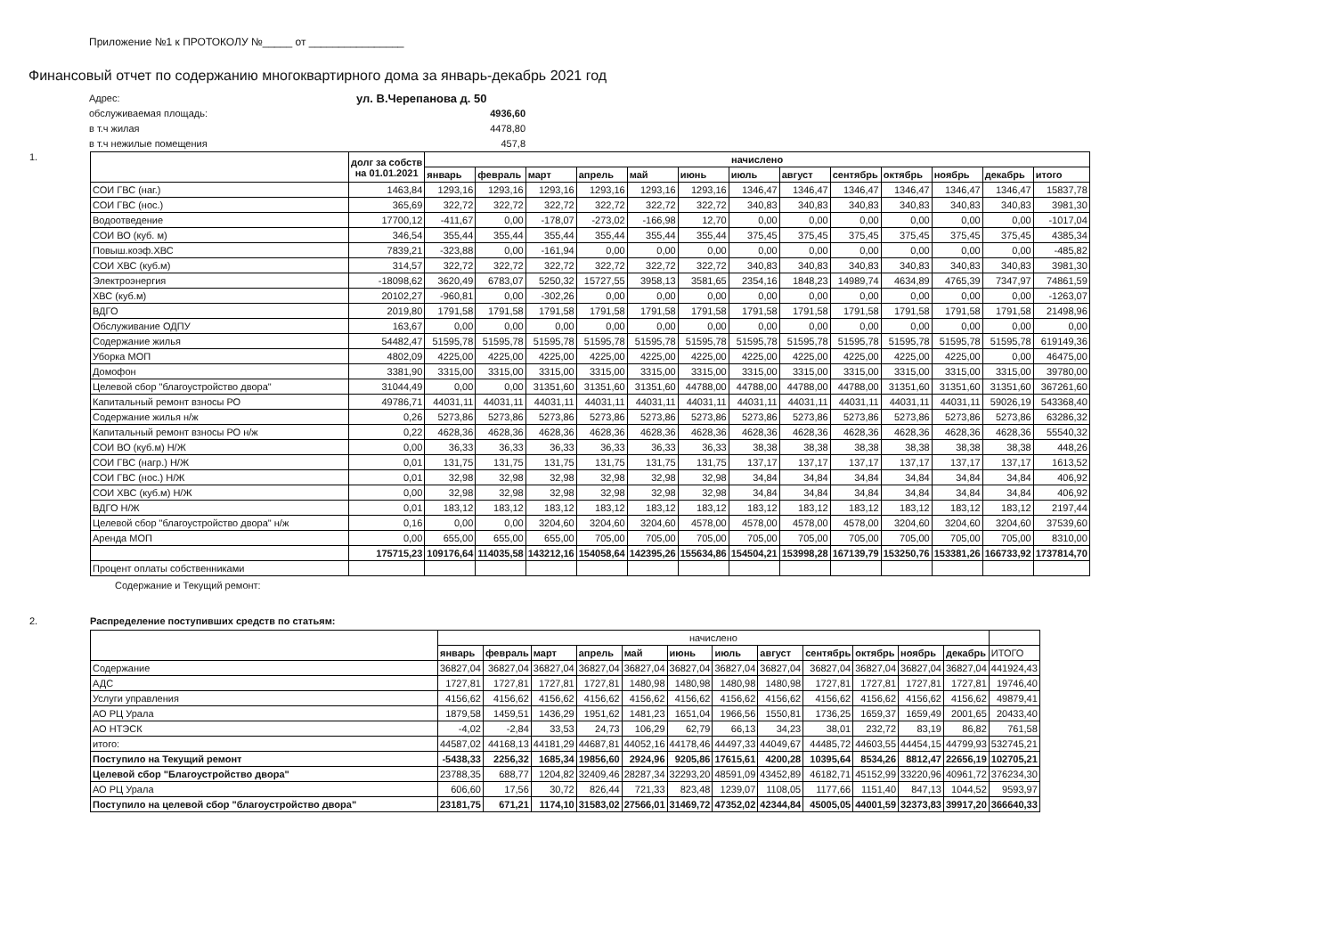Приложение №1 к ПРОТОКОЛУ №_____ от ________________
Финансовый отчет по содержанию многоквартирного дома за январь-декабрь 2021 год
Адрес:
ул. В.Черепанова д. 50
обслуживаемая площадь:
4936,60
в т.ч жилая
4478,80
в т.ч нежилые помещения
457,8
1.
| | долг за собств на 01.01.2021 | начислено | | | | | | | | | | | | |
| --- | --- | --- | --- | --- | --- | --- | --- | --- | --- | --- | --- | --- | --- | --- |
| | | январь | февраль | март | апрель | май | июнь | июль | август | сентябрь | октябрь | ноябрь | декабрь | итого |
| СОИ ГВС (наг.) | 1463,84 | 1293,16 | 1293,16 | 1293,16 | 1293,16 | 1293,16 | 1293,16 | 1346,47 | 1346,47 | 1346,47 | 1346,47 | 1346,47 | 1346,47 | 15837,78 |
| СОИ ГВС (нос.) | 365,69 | 322,72 | 322,72 | 322,72 | 322,72 | 322,72 | 322,72 | 340,83 | 340,83 | 340,83 | 340,83 | 340,83 | 340,83 | 3981,30 |
| Водоотведение | 17700,12 | -411,67 | 0,00 | -178,07 | -273,02 | -166,98 | 12,70 | 0,00 | 0,00 | 0,00 | 0,00 | 0,00 | 0,00 | -1017,04 |
| СОИ ВО (куб. м) | 346,54 | 355,44 | 355,44 | 355,44 | 355,44 | 355,44 | 355,44 | 375,45 | 375,45 | 375,45 | 375,45 | 375,45 | 375,45 | 4385,34 |
| Повыш.коэф.ХВС | 7839,21 | -323,88 | 0,00 | -161,94 | 0,00 | 0,00 | 0,00 | 0,00 | 0,00 | 0,00 | 0,00 | 0,00 | 0,00 | -485,82 |
| СОИ ХВС (куб.м) | 314,57 | 322,72 | 322,72 | 322,72 | 322,72 | 322,72 | 322,72 | 340,83 | 340,83 | 340,83 | 340,83 | 340,83 | 340,83 | 3981,30 |
| Электроэнергия | -18098,62 | 3620,49 | 6783,07 | 5250,32 | 15727,55 | 3958,13 | 3581,65 | 2354,16 | 1848,23 | 14989,74 | 4634,89 | 4765,39 | 7347,97 | 74861,59 |
| ХВС (куб.м) | 20102,27 | -960,81 | 0,00 | -302,26 | 0,00 | 0,00 | 0,00 | 0,00 | 0,00 | 0,00 | 0,00 | 0,00 | 0,00 | -1263,07 |
| ВДГО | 2019,80 | 1791,58 | 1791,58 | 1791,58 | 1791,58 | 1791,58 | 1791,58 | 1791,58 | 1791,58 | 1791,58 | 1791,58 | 1791,58 | 1791,58 | 21498,96 |
| Обслуживание ОДПУ | 163,67 | 0,00 | 0,00 | 0,00 | 0,00 | 0,00 | 0,00 | 0,00 | 0,00 | 0,00 | 0,00 | 0,00 | 0,00 | 0,00 |
| Содержание жилья | 54482,47 | 51595,78 | 51595,78 | 51595,78 | 51595,78 | 51595,78 | 51595,78 | 51595,78 | 51595,78 | 51595,78 | 51595,78 | 51595,78 | 51595,78 | 619149,36 |
| Уборка МОП | 4802,09 | 4225,00 | 4225,00 | 4225,00 | 4225,00 | 4225,00 | 4225,00 | 4225,00 | 4225,00 | 4225,00 | 4225,00 | 4225,00 | 0,00 | 46475,00 |
| Домофон | 3381,90 | 3315,00 | 3315,00 | 3315,00 | 3315,00 | 3315,00 | 3315,00 | 3315,00 | 3315,00 | 3315,00 | 3315,00 | 3315,00 | 3315,00 | 39780,00 |
| Целевой сбор "благоустройство двора" | 31044,49 | 0,00 | 0,00 | 31351,60 | 31351,60 | 31351,60 | 44788,00 | 44788,00 | 44788,00 | 44788,00 | 31351,60 | 31351,60 | 31351,60 | 367261,60 |
| Капитальный ремонт взносы РО | 49786,71 | 44031,11 | 44031,11 | 44031,11 | 44031,11 | 44031,11 | 44031,11 | 44031,11 | 44031,11 | 44031,11 | 44031,11 | 44031,11 | 59026,19 | 543368,40 |
| Содержание жилья н/ж | 0,26 | 5273,86 | 5273,86 | 5273,86 | 5273,86 | 5273,86 | 5273,86 | 5273,86 | 5273,86 | 5273,86 | 5273,86 | 5273,86 | 5273,86 | 63286,32 |
| Капитальный ремонт взносы РО н/ж | 0,22 | 4628,36 | 4628,36 | 4628,36 | 4628,36 | 4628,36 | 4628,36 | 4628,36 | 4628,36 | 4628,36 | 4628,36 | 4628,36 | 4628,36 | 55540,32 |
| СОИ ВО (куб.м) Н/Ж | 0,00 | 36,33 | 36,33 | 36,33 | 36,33 | 36,33 | 36,33 | 38,38 | 38,38 | 38,38 | 38,38 | 38,38 | 38,38 | 448,26 |
| СОИ ГВС (нагр.) Н/Ж | 0,01 | 131,75 | 131,75 | 131,75 | 131,75 | 131,75 | 131,75 | 137,17 | 137,17 | 137,17 | 137,17 | 137,17 | 137,17 | 1613,52 |
| СОИ ГВС (нос.) Н/Ж | 0,01 | 32,98 | 32,98 | 32,98 | 32,98 | 32,98 | 32,98 | 34,84 | 34,84 | 34,84 | 34,84 | 34,84 | 34,84 | 406,92 |
| СОИ ХВС (куб.м) Н/Ж | 0,00 | 32,98 | 32,98 | 32,98 | 32,98 | 32,98 | 32,98 | 34,84 | 34,84 | 34,84 | 34,84 | 34,84 | 34,84 | 406,92 |
| ВДГО Н/Ж | 0,01 | 183,12 | 183,12 | 183,12 | 183,12 | 183,12 | 183,12 | 183,12 | 183,12 | 183,12 | 183,12 | 183,12 | 183,12 | 2197,44 |
| Целевой сбор "благоустройство двора" н/ж | 0,16 | 0,00 | 0,00 | 3204,60 | 3204,60 | 3204,60 | 4578,00 | 4578,00 | 4578,00 | 4578,00 | 3204,60 | 3204,60 | 3204,60 | 37539,60 |
| Аренда МОП | 0,00 | 655,00 | 655,00 | 655,00 | 705,00 | 705,00 | 705,00 | 705,00 | 705,00 | 705,00 | 705,00 | 705,00 | 705,00 | 8310,00 |
| | 175715,23 | 109176,64 | 114035,58 | 143212,16 | 154058,64 | 142395,26 | 155634,86 | 154504,21 | 153998,28 | 167139,79 | 153250,76 | 153381,26 | 166733,92 | 1737814,70 |
| Процент оплаты собственниками | | | | | | | | | | | | | | |
Содержание и Текущий ремонт:
2. Распределение поступивших средств по статьям:
| | начислено | | | | | | | | | | | | |
| --- | --- | --- | --- | --- | --- | --- | --- | --- | --- | --- | --- | --- | --- |
| | январь | февраль | март | апрель | май | июнь | июль | август | сентябрь | октябрь | ноябрь | декабрь | ИТОГО |
| Содержание | 36827,04 | 36827,04 | 36827,04 | 36827,04 | 36827,04 | 36827,04 | 36827,04 | 36827,04 | 36827,04 | 36827,04 | 36827,04 | 36827,04 | 441924,43 |
| АДС | 1727,81 | 1727,81 | 1727,81 | 1727,81 | 1480,98 | 1480,98 | 1480,98 | 1480,98 | 1727,81 | 1727,81 | 1727,81 | 1727,81 | 19746,40 |
| Услуги управления | 4156,62 | 4156,62 | 4156,62 | 4156,62 | 4156,62 | 4156,62 | 4156,62 | 4156,62 | 4156,62 | 4156,62 | 4156,62 | 4156,62 | 49879,41 |
| АО РЦ Урала | 1879,58 | 1459,51 | 1436,29 | 1951,62 | 1481,23 | 1651,04 | 1966,56 | 1550,81 | 1736,25 | 1659,37 | 1659,49 | 2001,65 | 20433,40 |
| АО НТЭСК | -4,02 | -2,84 | 33,53 | 24,73 | 106,29 | 62,79 | 66,13 | 34,23 | 38,01 | 232,72 | 83,19 | 86,82 | 761,58 |
| итого: | 44587,02 | 44168,13 | 44181,29 | 44687,81 | 44052,16 | 44178,46 | 44497,33 | 44049,67 | 44485,72 | 44603,55 | 44454,15 | 44799,93 | 532745,21 |
| Поступило на Текущий ремонт | -5438,33 | 2256,32 | 1685,34 | 19856,60 | 2924,96 | 9205,86 | 17615,61 | 4200,28 | 10395,64 | 8534,26 | 8812,47 | 22656,19 | 102705,21 |
| Целевой сбор "Благоустройство двора" | 23788,35 | 688,77 | 1204,82 | 32409,46 | 28287,34 | 32293,20 | 48591,09 | 43452,89 | 46182,71 | 45152,99 | 33220,96 | 40961,72 | 376234,30 |
| АО РЦ Урала | 606,60 | 17,56 | 30,72 | 826,44 | 721,33 | 823,48 | 1239,07 | 1108,05 | 1177,66 | 1151,40 | 847,13 | 1044,52 | 9593,97 |
| Поступило на целевой сбор "благоустройство двора" | 23181,75 | 671,21 | 1174,10 | 31583,02 | 27566,01 | 31469,72 | 47352,02 | 42344,84 | 45005,05 | 44001,59 | 32373,83 | 39917,20 | 366640,33 |